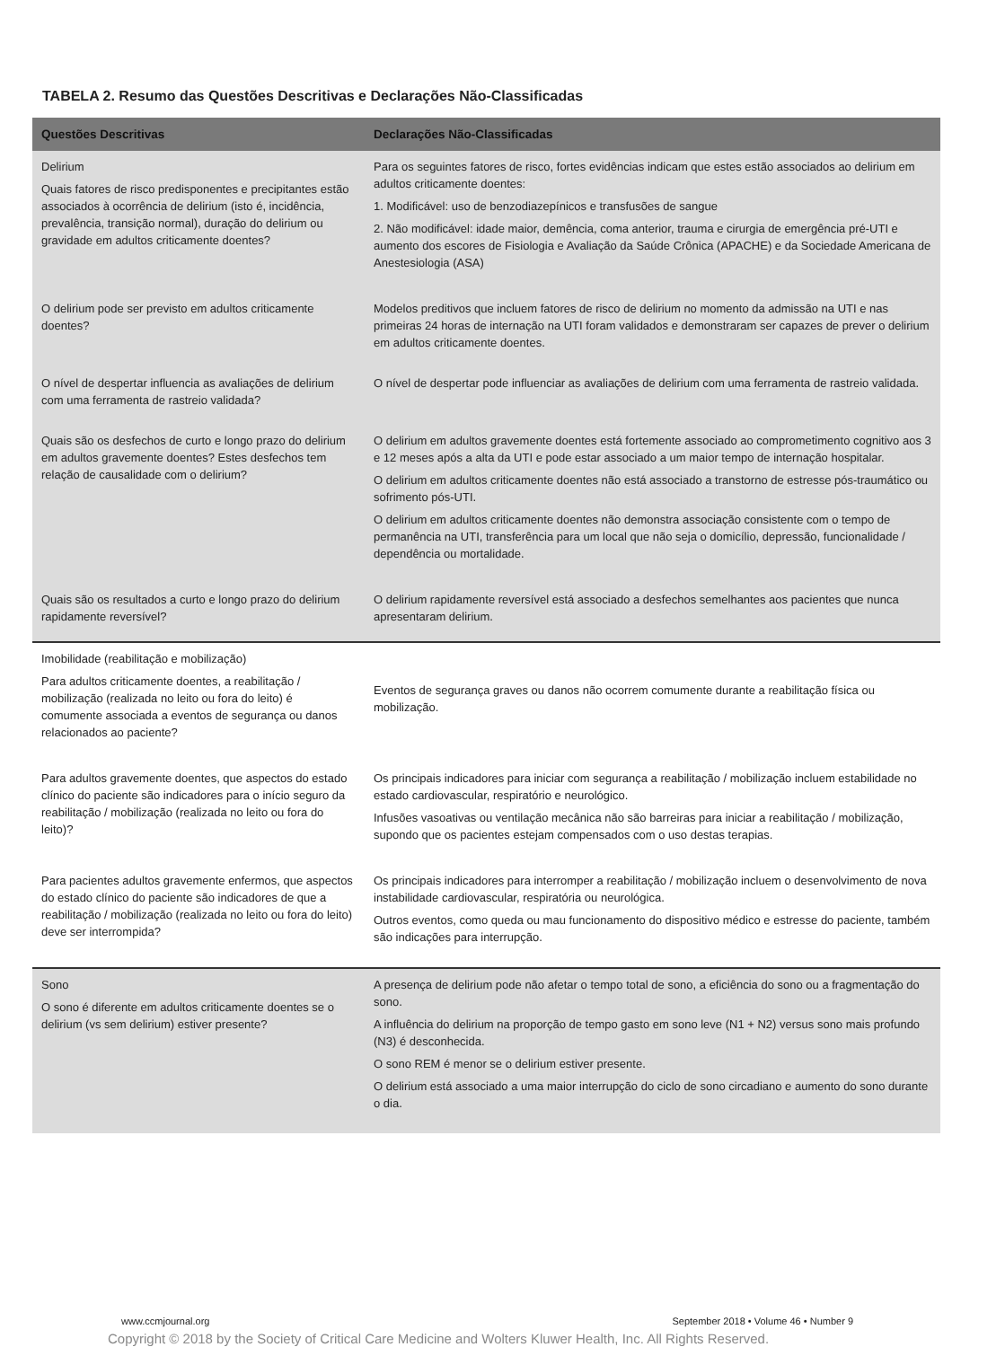TABELA 2. Resumo das Questões Descritivas e Declarações Não-Classificadas
| Questões Descritivas | Declarações Não-Classificadas |
| --- | --- |
| Delirium Quais fatores de risco predisponentes e precipitantes estão associados à ocorrência de delirium (isto é, incidência, prevalência, transição normal), duração do delirium ou gravidade em adultos criticamente doentes? | Para os seguintes fatores de risco, fortes evidências indicam que estes estão associados ao delirium em adultos criticamente doentes: 1. Modificável: uso de benzodiazepínicos e transfusões de sangue 2. Não modificável: idade maior, demência, coma anterior, trauma e cirurgia de emergência pré-UTI e aumento dos escores de Fisiologia e Avaliação da Saúde Crônica (APACHE) e da Sociedade Americana de Anestesiologia (ASA) |
| O delirium pode ser previsto em adultos criticamente doentes? | Modelos preditivos que incluem fatores de risco de delirium no momento da admissão na UTI e nas primeiras 24 horas de internação na UTI foram validados e demonstraram ser capazes de prever o delirium em adultos criticamente doentes. |
| O nível de despertar influencia as avaliações de delirium com uma ferramenta de rastreio validada? | O nível de despertar pode influenciar as avaliações de delirium com uma ferramenta de rastreio validada. |
| Quais são os desfechos de curto e longo prazo do delirium em adultos gravemente doentes? Estes desfechos tem relação de causalidade com o delirium? | O delirium em adultos gravemente doentes está fortemente associado ao comprometimento cognitivo aos 3 e 12 meses após a alta da UTI e pode estar associado a um maior tempo de internação hospitalar. O delirium em adultos criticamente doentes não está associado a transtorno de estresse pós-traumático ou sofrimento pós-UTI. O delirium em adultos criticamente doentes não demonstra associação consistente com o tempo de permanência na UTI, transferência para um local que não seja o domicílio, depressão, funcionalidade / dependência ou mortalidade. |
| Quais são os resultados a curto e longo prazo do delirium rapidamente reversível? | O delirium rapidamente reversível está associado a desfechos semelhantes aos pacientes que nunca apresentaram delirium. |
| Imobilidade (reabilitação e mobilização) Para adultos criticamente doentes, a reabilitação / mobilização (realizada no leito ou fora do leito) é comumente associada a eventos de segurança ou danos relacionados ao paciente? | Eventos de segurança graves ou danos não ocorrem comumente durante a reabilitação física ou mobilização. |
| Para adultos gravemente doentes, que aspectos do estado clínico do paciente são indicadores para o início seguro da reabilitação / mobilização (realizada no leito ou fora do leito)? | Os principais indicadores para iniciar com segurança a reabilitação / mobilização incluem estabilidade no estado cardiovascular, respiratório e neurológico. Infusões vasoativas ou ventilação mecânica não são barreiras para iniciar a reabilitação / mobilização, supondo que os pacientes estejam compensados com o uso destas terapias. |
| Para pacientes adultos gravemente enfermos, que aspectos do estado clínico do paciente são indicadores de que a reabilitação / mobilização (realizada no leito ou fora do leito) deve ser interrompida? | Os principais indicadores para interromper a reabilitação / mobilização incluem o desenvolvimento de nova instabilidade cardiovascular, respiratória ou neurológica. Outros eventos, como queda ou mau funcionamento do dispositivo médico e estresse do paciente, também são indicações para interrupção. |
| Sono O sono é diferente em adultos criticamente doentes se o delirium (vs sem delirium) estiver presente? | A presença de delirium pode não afetar o tempo total de sono, a eficiência do sono ou a fragmentação do sono. A influência do delirium na proporção de tempo gasto em sono leve (N1 + N2) versus sono mais profundo (N3) é desconhecida. O sono REM é menor se o delirium estiver presente. O delirium está associado a uma maior interrupção do ciclo de sono circadiano e aumento do sono durante o dia. |
www.ccmjournal.org September 2018 • Volume 46 • Number 9
Copyright © 2018 by the Society of Critical Care Medicine and Wolters Kluwer Health, Inc. All Rights Reserved.